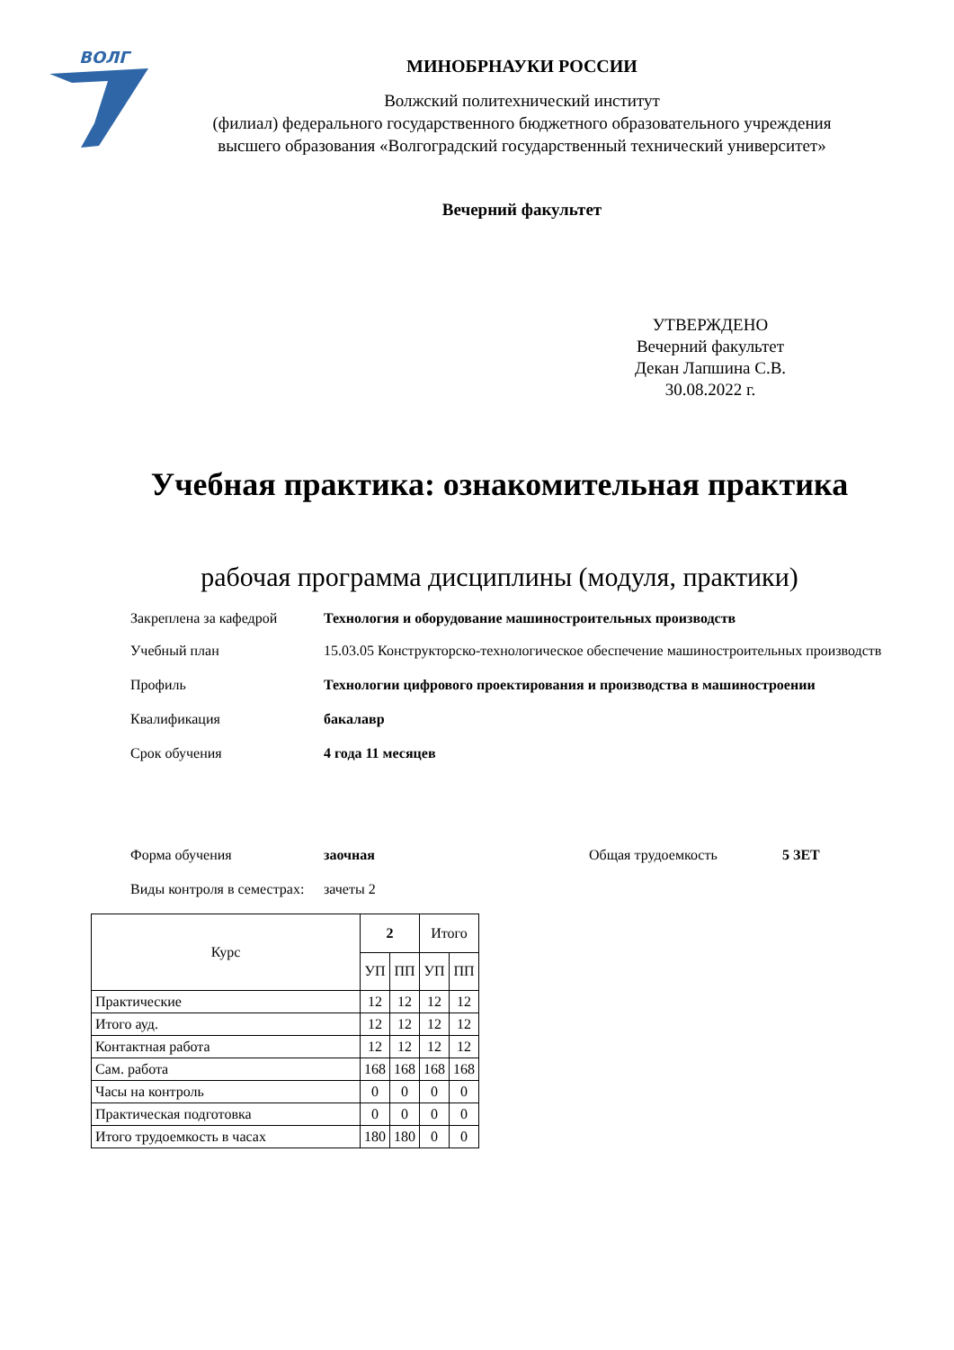ВОЛГ
МИНОБРНАУКИ РОССИИ
Волжский политехнический институт
(филиал) федерального государственного бюджетного образовательного учреждения
высшего образования «Волгоградский государственный технический университет»
Вечерний факультет
УТВЕРЖДЕНО
Вечерний факультет
Декан Лапшина С.В.
30.08.2022 г.
Учебная практика: ознакомительная практика
рабочая программа дисциплины (модуля, практики)
Закреплена за кафедрой Технология и оборудование машиностроительных производств
Учебный план 15.03.05 Конструкторско-технологическое обеспечение машиностроительных производств
Профиль Технологии цифрового проектирования и производства в машиностроении
Квалификация бакалавр
Срок обучения 4 года 11 месяцев
Форма обучения заочная Общая трудоемкость 5 ЗЕТ
Виды контроля в семестрах:
зачеты 2
| Курс | 2 | | Итого | |
| --- | --- | --- | --- | --- |
| | УП | ПП | УП | ПП |
| Практические | 12 | 12 | 12 | 12 |
| Итого ауд. | 12 | 12 | 12 | 12 |
| Контактная работа | 12 | 12 | 12 | 12 |
| Сам. работа | 168 | 168 | 168 | 168 |
| Часы на контроль | 0 | 0 | 0 | 0 |
| Практическая подготовка | 0 | 0 | 0 | 0 |
| Итого трудоемкость в часах | 180 | 180 | 0 | 0 |